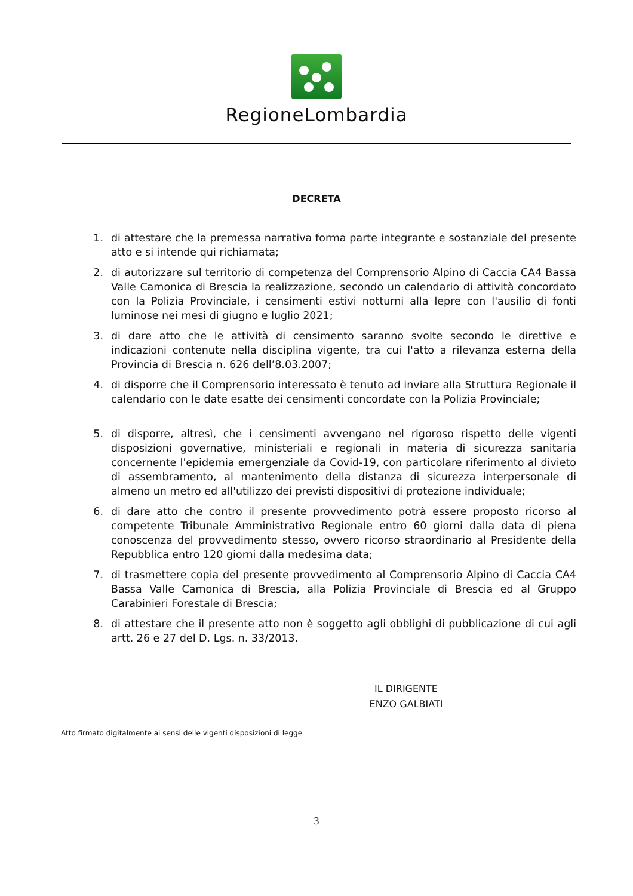RegioneLombardia
DECRETA
1. di attestare che la premessa narrativa forma parte integrante e sostanziale del presente atto e si intende qui richiamata;
2. di autorizzare sul territorio di competenza del Comprensorio Alpino di Caccia CA4 Bassa Valle Camonica di Brescia la realizzazione, secondo un calendario di attività concordato con la Polizia Provinciale, i censimenti estivi notturni alla lepre con l'ausilio di fonti luminose nei mesi di giugno e luglio 2021;
3. di dare atto che le attività di censimento saranno svolte secondo le direttive e indicazioni contenute nella disciplina vigente, tra cui l'atto a rilevanza esterna della Provincia di Brescia n. 626 dell’8.03.2007;
4. di disporre che il Comprensorio interessato è tenuto ad inviare alla Struttura Regionale il calendario con le date esatte dei censimenti concordate con la Polizia Provinciale;
5. di disporre, altresì, che i censimenti avvengano nel rigoroso rispetto delle vigenti disposizioni governative, ministeriali e regionali in materia di sicurezza sanitaria concernente l'epidemia emergenziale da Covid-19, con particolare riferimento al divieto di assembramento, al mantenimento della distanza di sicurezza interpersonale di almeno un metro ed all'utilizzo dei previsti dispositivi di protezione individuale;
6. di dare atto che contro il presente provvedimento potrà essere proposto ricorso al competente Tribunale Amministrativo Regionale entro 60 giorni dalla data di piena conoscenza del provvedimento stesso, ovvero ricorso straordinario al Presidente della Repubblica entro 120 giorni dalla medesima data;
7. di trasmettere copia del presente provvedimento al Comprensorio Alpino di Caccia CA4 Bassa Valle Camonica di Brescia, alla Polizia Provinciale di Brescia ed al Gruppo Carabinieri Forestale di Brescia;
8. di attestare che il presente atto non è soggetto agli obblighi di pubblicazione di cui agli artt. 26 e 27 del D. Lgs. n. 33/2013.
IL DIRIGENTE
ENZO GALBIATI
Atto firmato digitalmente ai sensi delle vigenti disposizioni di legge
3